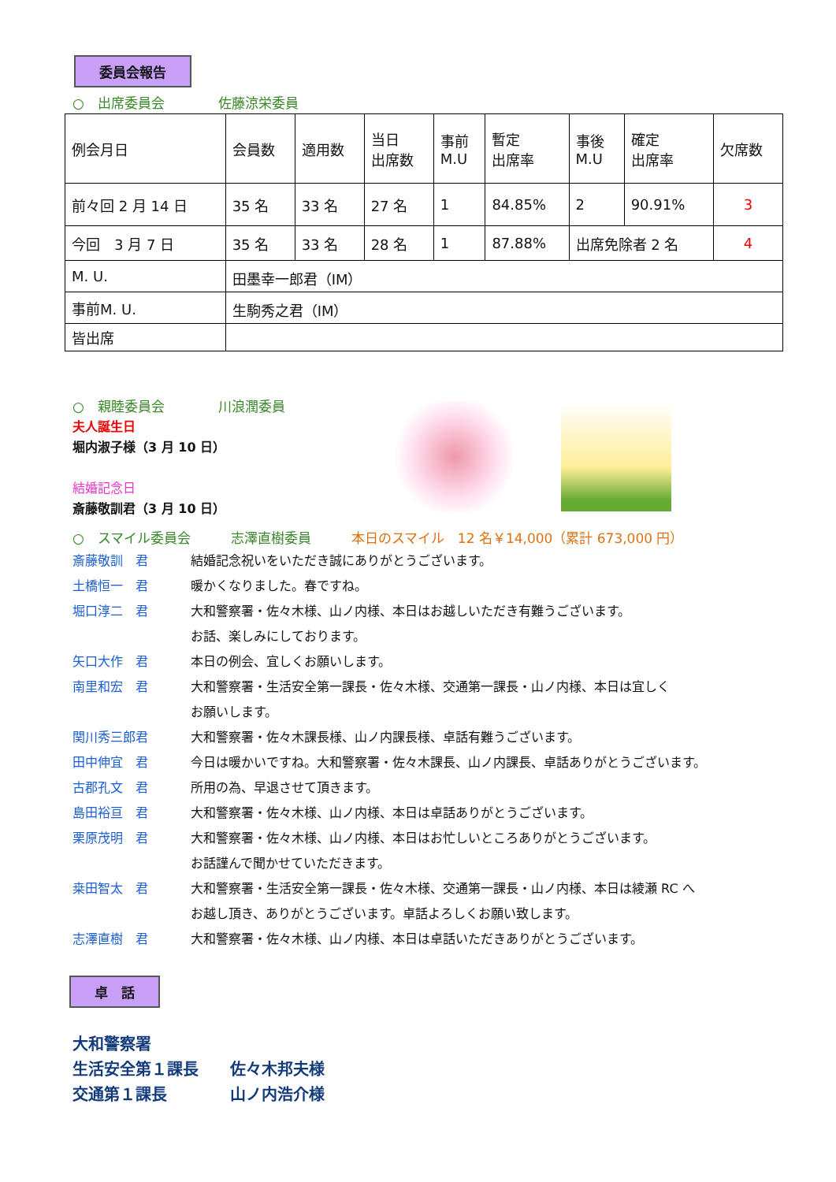委員会報告
○　出席委員会　　　　佐藤涼栄委員
| 例会月日 | 会員数 | 適用数 | 当日 出席数 | 事前 M.U | 暫定 出席率 | 事後 M.U | 確定 出席率 | 欠席数 |
| 前々回 2 月 14 日 | 35 名 | 33 名 | 27 名 | 1 | 84.85% | 2 | 90.91% | 3 |
| 今回 3 月 7 日 | 35 名 | 33 名 | 28 名 | 1 | 87.88% | 出席免除者 2 名 | | 4 |
| M. U. | 田墨幸一郎君（IM） | | | | | | | |
| 事前M. U. | 生駒秀之君（IM） | | | | | | | |
| 皆出席 | | | | | | | | |
○　親睦委員会　　　　川浪潤委員
夫人誕生日
堀内淑子様（3 月 10 日）
結婚記念日
斎藤敬訓君（3 月 10 日）
○　スマイル委員会　　　志澤直樹委員　　　本日のスマイル　12 名￥14,000（累計 673,000 円）
斎藤敬訓　君 結婚記念祝いをいただき誠にありがとうございます。
土橋恒一　君
堀口淳二　君 暖かくなりました。春ですね。
大和警察署・佐々木様、山ノ内様、本日はお越しいただき有難うございます。
お話、楽しみにしております。
矢口大作　君
南里和宏　君 本日の例会、宜しくお願いします。
大和警察署・生活安全第一課長・佐々木様、交通第一課長・山ノ内様、本日は宜しく
お願いします。
関川秀三郎君 大和警察署・佐々木課長様、山ノ内課長様、卓話有難うございます。
田中伸宜　君 今日は暖かいですね。大和警察署・佐々木課長、山ノ内課長、卓話ありがとうございます。
古郡孔文　君 所用の為、早退させて頂きます。
島田裕亘　君 大和警察署・佐々木様、山ノ内様、本日は卓話ありがとうございます。
栗原茂明　君 大和警察署・佐々木様、山ノ内様、本日はお忙しいところありがとうございます。
お話謹んで聞かせていただきます。
桒田智太　君 大和警察署・生活安全第一課長・佐々木様、交通第一課長・山ノ内様、本日は綾瀬 RC へ
お越し頂き、ありがとうございます。卓話よろしくお願い致します。
志澤直樹　君 大和警察署・佐々木様、山ノ内様、本日は卓話いただきありがとうございます。
卓　話
大和警察署
生活安全第１課長　　佐々木邦夫様
交通第１課長　　　　山ノ内浩介様